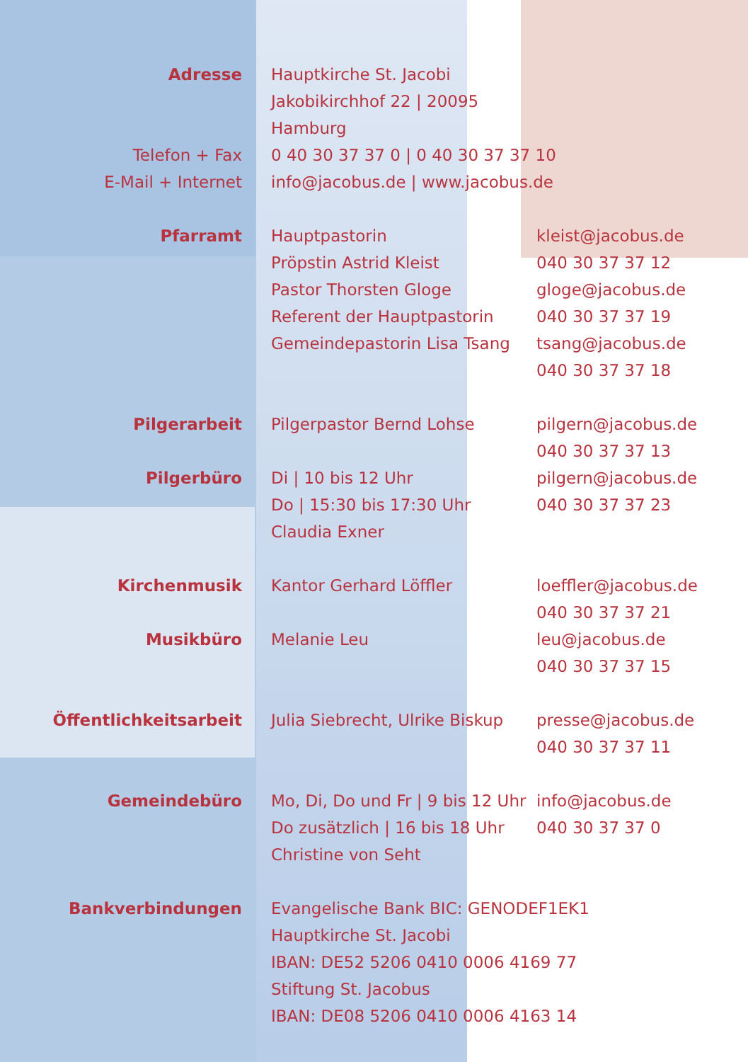Adresse Hauptkirche St. Jacobi
Jakobikirchhof 22 | 20095 Hamburg
Telefon + Fax
E-Mail + Internet
0 40 30 37 37 0 | 0 40 30 37 37 10
info@jacobus.de | www.jacobus.de
Pfarramt Hauptpastorin
Pröpstin Astrid Kleist
Pastor Thorsten Gloge
Referent der Hauptpastorin
Gemeindepastorin Lisa Tsang
kleist@jacobus.de
040 30 37 37 12
gloge@jacobus.de
040 30 37 37 19
tsang@jacobus.de
040 30 37 37 18
Pilgerarbeit Pilgerpastor Bernd Lohse pilgern@jacobus.de
040 30 37 37 13
Pilgerbüro Di | 10 bis 12 Uhr
Do | 15:30 bis 17:30 Uhr
Claudia Exner
pilgern@jacobus.de
040 30 37 37 23
Kirchenmusik Kantor Gerhard Löffler loeffler@jacobus.de
040 30 37 37 21
Musikbüro Melanie Leu leu@jacobus.de
040 30 37 37 15
Öffentlichkeitsarbeit Julia Siebrecht, Ulrike Biskup
presse@jacobus.de
040 30 37 37 11
Gemeindebüro Mo, Di, Do und Fr | 9 bis 12 Uhr
Do zusätzlich | 16 bis 18 Uhr
Christine von Seht
info@jacobus.de
040 30 37 37 0
Bankverbindungen Evangelische Bank BIC: GENODEF1EK1
Hauptkirche St. Jacobi
IBAN: DE52 5206 0410 0006 4169 77
Stiftung St. Jacobus
IBAN: DE08 5206 0410 0006 4163 14